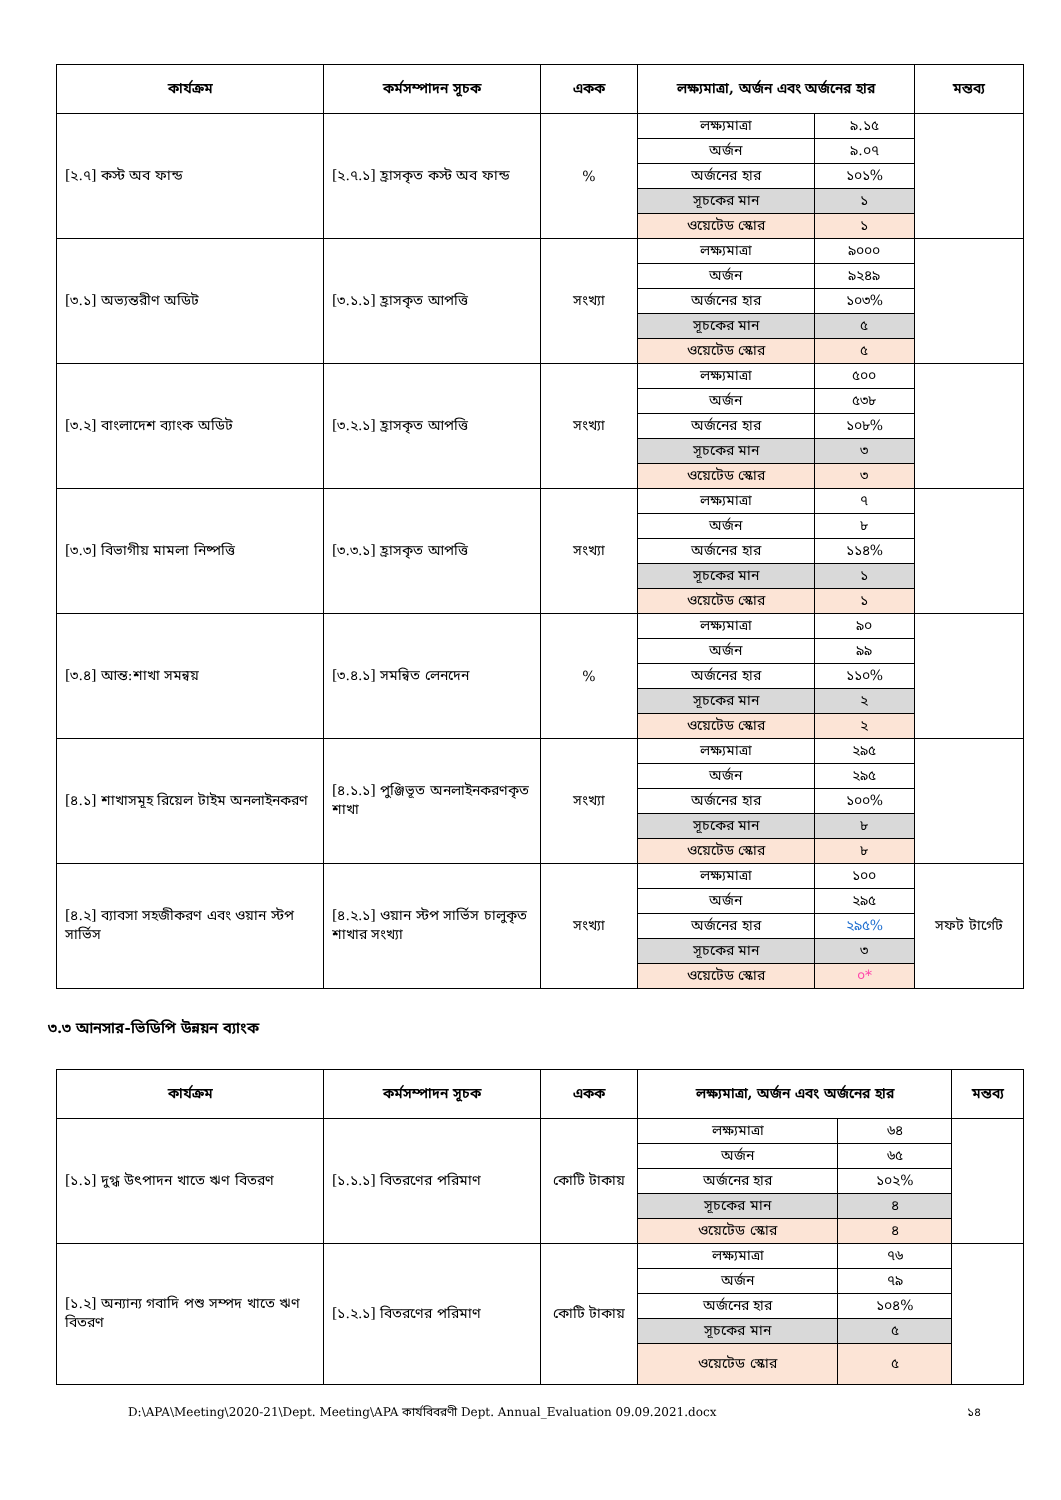| কার্যক্রম | কর্মসম্পাদন সূচক | একক | লক্ষ্যমাত্রা, অর্জন এবং অর্জনের হার | | মন্তব্য |
| --- | --- | --- | --- | --- | --- |
| [২.৭] কস্ট অব ফান্ড | [২.৭.১] হ্রাসকৃত কস্ট অব ফান্ড | % | লক্ষ্যমাত্রা | ৯.১৫ | |
| | | | অর্জন | ৯.০৭ | |
| | | | অর্জনের হার | ১০১% | |
| | | | সূচকের মান | ১ | |
| | | | ওয়েটেড স্কোর | ১ | |
| [৩.১] অভ্যন্তরীণ অডিট | [৩.১.১] হ্রাসকৃত আপত্তি | সংখ্যা | লক্ষ্যমাত্রা | ৯০০০ | |
| | | | অর্জন | ৯২৪৯ | |
| | | | অর্জনের হার | ১০৩% | |
| | | | সূচকের মান | ৫ | |
| | | | ওয়েটেড স্কোর | ৫ | |
| [৩.২] বাংলাদেশ ব্যাংক অডিট | [৩.২.১] হ্রাসকৃত আপত্তি | সংখ্যা | লক্ষ্যমাত্রা | ৫০০ | |
| | | | অর্জন | ৫৩৮ | |
| | | | অর্জনের হার | ১০৮% | |
| | | | সূচকের মান | ৩ | |
| | | | ওয়েটেড স্কোর | ৩ | |
| [৩.৩] বিভাগীয় মামলা নিষ্পত্তি | [৩.৩.১] হ্রাসকৃত আপত্তি | সংখ্যা | লক্ষ্যমাত্রা | ৭ | |
| | | | অর্জন | ৮ | |
| | | | অর্জনের হার | ১১৪% | |
| | | | সূচকের মান | ১ | |
| | | | ওয়েটেড স্কোর | ১ | |
| [৩.৪] আন্ত:শাখা সমন্বয় | [৩.৪.১] সমন্বিত লেনদেন | % | লক্ষ্যমাত্রা | ৯০ | |
| | | | অর্জন | ৯৯ | |
| | | | অর্জনের হার | ১১০% | |
| | | | সূচকের মান | ২ | |
| | | | ওয়েটেড স্কোর | ২ | |
| [৪.১] শাখাসমূহ রিয়েল টাইম অনলাইনকরণ | [৪.১.১] পুঞ্জিভূত অনলাইনকরণকৃত শাখা | সংখ্যা | লক্ষ্যমাত্রা | ২৯৫ | |
| | | | অর্জন | ২৯৫ | |
| | | | অর্জনের হার | ১০০% | |
| | | | সূচকের মান | ৮ | |
| | | | ওয়েটেড স্কোর | ৮ | |
| [৪.২] ব্যাবসা সহজীকরণ এবং ওয়ান স্টপ সার্ভিস | [৪.২.১] ওয়ান স্টপ সার্ভিস চালুকৃত শাখার সংখ্যা | সংখ্যা | লক্ষ্যমাত্রা | ১০০ | সফট টার্গেট |
| | | | অর্জন | ২৯৫ | |
| | | | অর্জনের হার | ২৯৫% | |
| | | | সূচকের মান | ৩ | |
| | | | ওয়েটেড স্কোর | ০* | |
৩.৩ আনসার-ভিডিপি উন্নয়ন ব্যাংক
| কার্যক্রম | কর্মসম্পাদন সূচক | একক | লক্ষ্যমাত্রা, অর্জন এবং অর্জনের হার | | মন্তব্য |
| --- | --- | --- | --- | --- | --- |
| [১.১] দুগ্ধ উৎপাদন খাতে ঋণ বিতরণ | [১.১.১] বিতরণের পরিমাণ | কোটি টাকায় | লক্ষ্যমাত্রা | ৬৪ | |
| | | | অর্জন | ৬৫ | |
| | | | অর্জনের হার | ১০২% | |
| | | | সূচকের মান | ৪ | |
| | | | ওয়েটেড স্কোর | ৪ | |
| [১.২] অন্যান্য গবাদি পশু সম্পদ খাতে ঋণ বিতরণ | [১.২.১] বিতরণের পরিমাণ | কোটি টাকায় | লক্ষ্যমাত্রা | ৭৬ | |
| | | | অর্জন | ৭৯ | |
| | | | অর্জনের হার | ১০৪% | |
| | | | সূচকের মান | ৫ | |
| | | | ওয়েটেড স্কোর | ৫ | |
D:\APA\Meeting\2020-21\Dept. Meeting\APA কার্যবিবরণী Dept. Annual_Evaluation 09.09.2021.docx ১৪